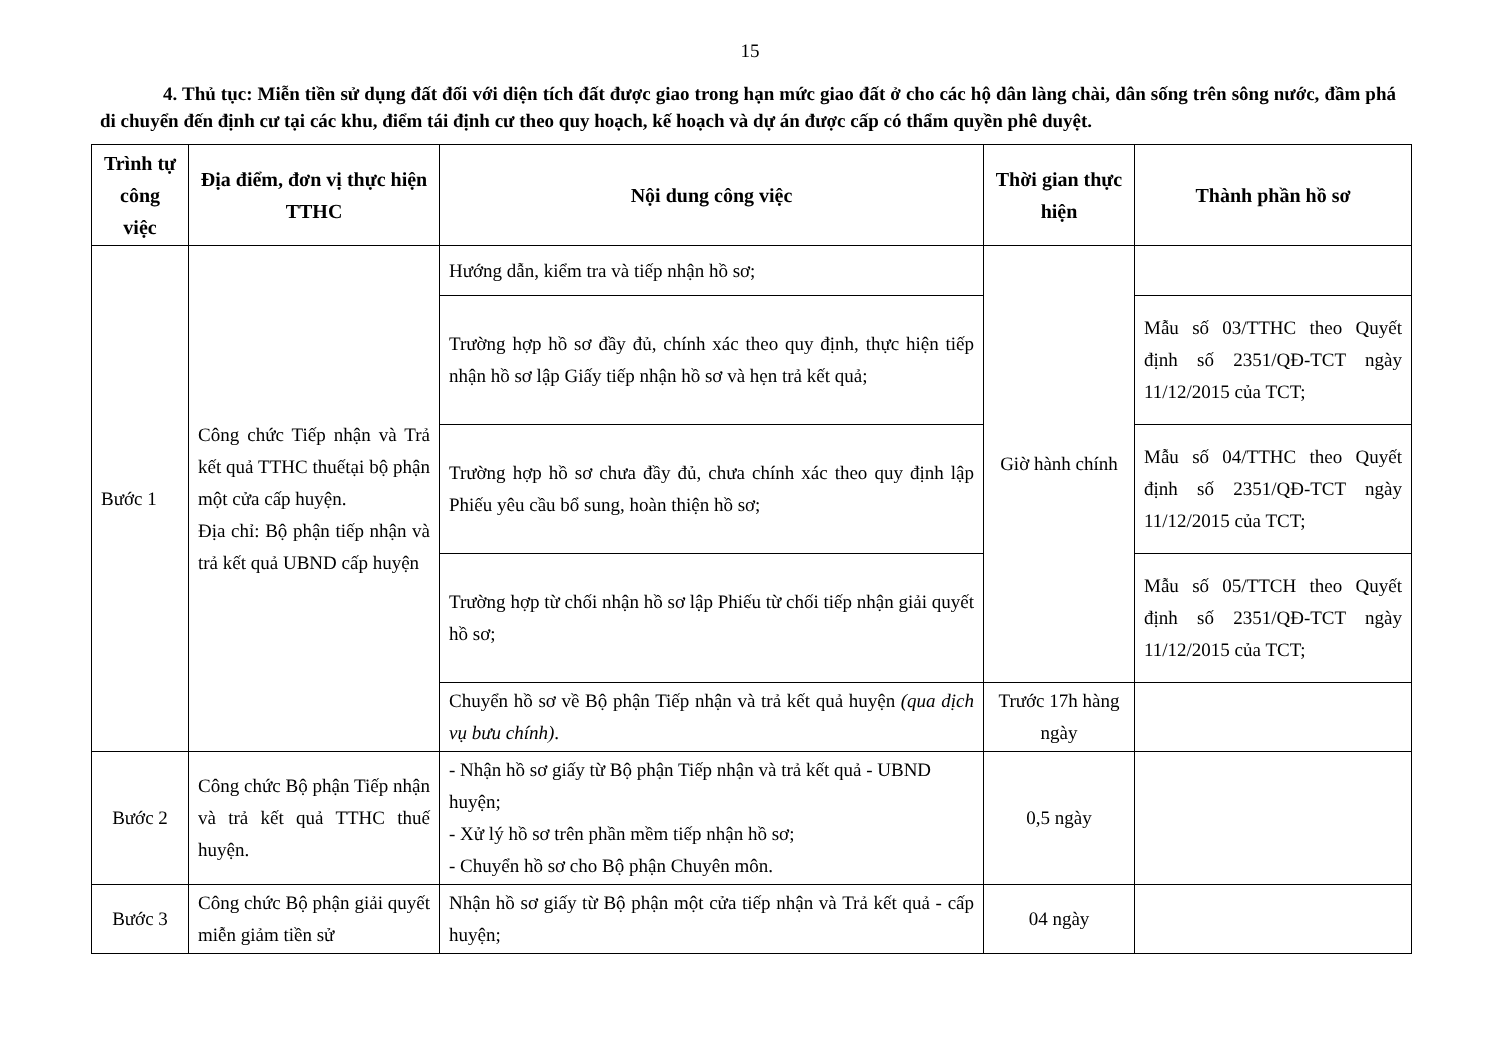15
4. Thủ tục: Miễn tiền sử dụng đất đối với diện tích đất được giao trong hạn mức giao đất ở cho các hộ dân làng chài, dân sống trên sông nước, đầm phá di chuyển đến định cư tại các khu, điểm tái định cư theo quy hoạch, kế hoạch và dự án được cấp có thẩm quyền phê duyệt.
| Trình tự công việc | Địa điểm, đơn vị thực hiện TTHC | Nội dung công việc | Thời gian thực hiện | Thành phần hồ sơ |
| --- | --- | --- | --- | --- |
| Bước 1 | Công chức Tiếp nhận và Trả kết quả TTHC thuếtại bộ phận một cửa cấp huyện. Địa chỉ: Bộ phận tiếp nhận và trả kết quả UBND cấp huyện | Hướng dẫn, kiểm tra và tiếp nhận hồ sơ; | Giờ hành chính | |
| | | Trường hợp hồ sơ đầy đủ, chính xác theo quy định, thực hiện tiếp nhận hồ sơ lập Giấy tiếp nhận hồ sơ và hẹn trả kết quả; | | Mẫu số 03/TTHC theo Quyết định số 2351/QĐ-TCT ngày 11/12/2015 của TCT; |
| | | Trường hợp hồ sơ chưa đầy đủ, chưa chính xác theo quy định lập Phiếu yêu cầu bổ sung, hoàn thiện hồ sơ; | | Mẫu số 04/TTHC theo Quyết định số 2351/QĐ-TCT ngày 11/12/2015 của TCT; |
| | | Trường hợp từ chối nhận hồ sơ lập Phiếu từ chối tiếp nhận giải quyết hồ sơ; | | Mẫu số 05/TTCH theo Quyết định số 2351/QĐ-TCT ngày 11/12/2015 của TCT; |
| | | Chuyển hồ sơ về Bộ phận Tiếp nhận và trả kết quả huyện (qua dịch vụ bưu chính) . | Trước 17h hàng ngày | |
| Bước 2 | Công chức Bộ phận Tiếp nhận và trả kết quả TTHC thuế huyện. | - Nhận hồ sơ giấy từ Bộ phận Tiếp nhận và trả kết quả - UBND huyện; - Xử lý hồ sơ trên phần mềm tiếp nhận hồ sơ; - Chuyển hồ sơ cho Bộ phận Chuyên môn. | 0,5 ngày | |
| Bước 3 | Công chức Bộ phận giải quyết miễn giảm tiền sử | Nhận hồ sơ giấy từ Bộ phận một cửa tiếp nhận và Trả kết quả - cấp huyện; | 04 ngày | |